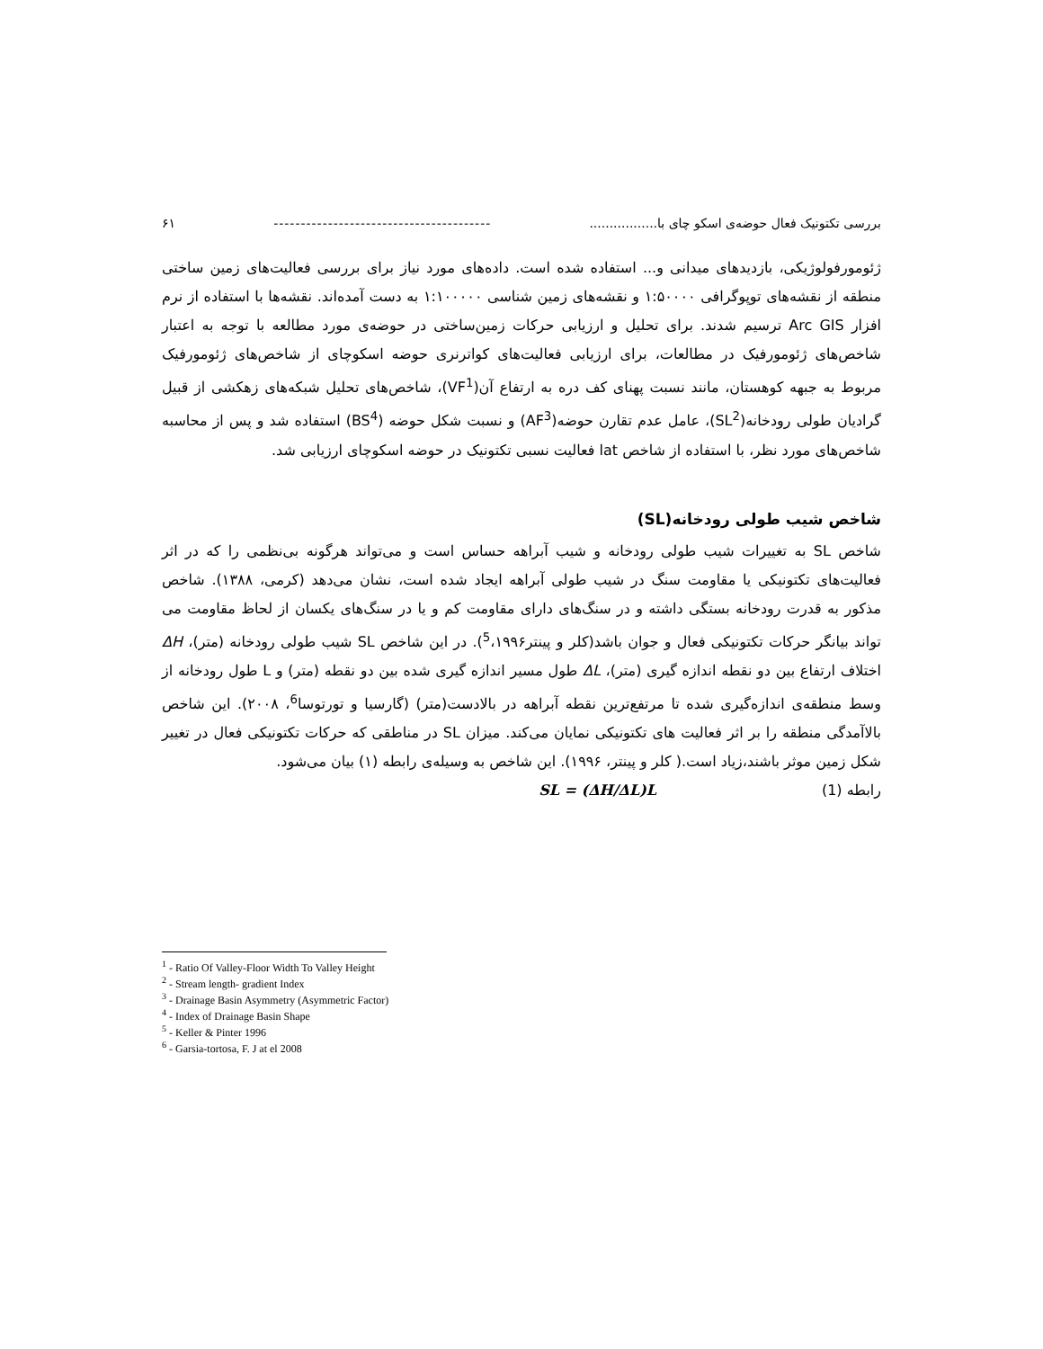بررسی تکتونیک فعال حوضه‌ی اسکو چای با................. ---------------------------------------- ۶۱
ژئومورفولوژیکی، بازدیدهای میدانی و... استفاده شده است. داده‌های مورد نیاز برای بررسی فعالیت‌های زمین ساختی منطقه از نقشه‌های توپوگرافی ۱:۵۰۰۰۰ و نقشه‌های زمین شناسی ۱:۱۰۰۰۰۰ به دست آمده‌اند. نقشه‌ها با استفاده از نرم افزار Arc GIS ترسیم شدند. برای تحلیل و ارزیابی حرکات زمین‌ساختی در حوضه‌ی مورد مطالعه با توجه به اعتبار شاخص‌های ژئومورفیک در مطالعات، برای ارزیابی فعالیت‌های کواترنری حوضه اسکوچای از شاخص‌های ژئومورفیک مربوط به جبهه کوهستان، مانند نسبت پهنای کف دره به ارتفاع آن(VF<sup>1</sup>)، شاخص‌های تحلیل شبکه‌های زهکشی از قبیل گرادیان طولی رودخانه(SL<sup>2</sup>)، عامل عدم تقارن حوضه(AF<sup>3</sup>) و نسبت شکل حوضه (BS<sup>4</sup>) استفاده شد و پس از محاسبه شاخص‌های مورد نظر، با استفاده از شاخص lat فعالیت نسبی تکتونیک در حوضه اسکوچای ارزیابی شد.
شاخص شیب طولی رودخانه(SL)
شاخص SL به تغییرات شیب طولی رودخانه و شیب آبراهه حساس است و می‌تواند هرگونه بی‌نظمی را که در اثر فعالیت‌های تکتونیکی یا مقاومت سنگ در شیب طولی آبراهه ایجاد شده است، نشان می‌دهد (کرمی، ۱۳۸۸). شاخص مذکور به قدرت رودخانه بستگی داشته و در سنگ‌های دارای مقاومت کم و یا در سنگ‌های یکسان از لحاظ مقاومت می تواند بیانگر حرکات تکتونیکی فعال و جوان باشد(کلر و پینتر<sup>5</sup>،۱۹۹۶). در این شاخص SL شیب طولی رودخانه (متر)، ΔH اختلاف ارتفاع بین دو نقطه اندازه گیری (متر)، ΔL طول مسیر اندازه گیری شده بین دو نقطه (متر) و L طول رودخانه از وسط منطقه‌ی اندازه‌گیری شده تا مرتفع‌ترین نقطه آبراهه در بالادست(متر) (گارسیا و تورتوسا<sup>6</sup>، ۲۰۰۸). این شاخص بالاآمدگی منطقه را بر اثر فعالیت های تکتونیکی نمایان می‌کند. میزان SL در مناطقی که حرکات تکتونیکی فعال در تغییر شکل زمین موثر باشند،زیاد است.( کلر و پینتر، ۱۹۹۶). این شاخص به وسیله‌ی رابطه (۱) بیان می‌شود.
رابطه (1) SL = (ΔH/ΔL)L
<sup>1</sup> - Ratio Of Valley-Floor Width To Valley Height
<sup>2</sup> - Stream length- gradient Index
<sup>3</sup> - Drainage Basin Asymmetry (Asymmetric Factor)
<sup>4</sup> - Index of Drainage Basin Shape
<sup>5</sup> - Keller & Pinter 1996
<sup>6</sup> - Garsia-tortosa, F. J at el 2008